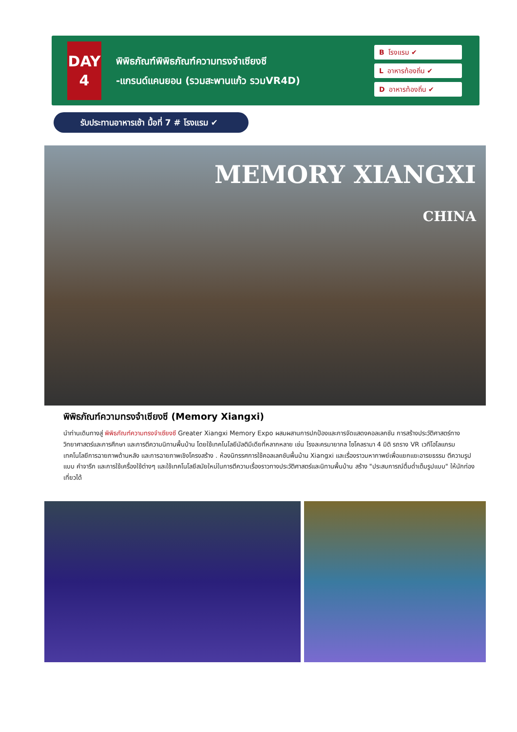DAY
4
พิพิธภัณฑ์พิพิธภัณฑ์ความทรงจำเซียงซี
-แกรนด์แคนยอน (รวมสะพานแก้ว รวมVR4D)
Bโรงแรม ✔
Lอาหารท้องถิ่น ✔
Dอาหารท้องถิ่น ✔
รับประทานอาหารเช้า มื้อที่ 7 # โรงแรม ✔
MEMORY XIANGXI
CHINA
พิพิธภัณฑ์ความทรงจำเซียงซี (Memory Xiangxi)
นำท่านเดินทางสู่ พิพิธภัณฑ์ความทรงจำเซียงซี Greater Xiangxi Memory Expo ผสมผสานการปกป้องและการจัดแสดงคอลเลกชัน การสร้างประวัติศาสตร์ทางวิทยาศาสตร์และการศึกษา และการตีความนิทานพื้นบ้าน โดยใช้เทคโนโลยีมัลติมีเดียที่หลากหลาย เช่น โรงละครมายากล ไซโคลรามา 4 มิติ รถราง VR เวทีโฮโลแกรม เทคโนโลยีการฉายภาพด้านหลัง และการฉายภาพเชิงโครงสร้าง . ห้องนิทรรศการใช้คอลเลกชันพื้นบ้าน Xiangxi และเรื่องราวมหากาพย์เพื่อแยกแยะอารยธรรม ตีความรูปแบบ คำจารึก และการใช้เครื่องใช้ต่างๆ และใช้เทคโนโลยีสมัยใหม่ในการตีความเรื่องราวทางประวัติศาสตร์และนิทานพื้นบ้าน สร้าง "ประสบการณ์ดื่มด่ำเต็มรูปแบบ" ให้นักท่องเที่ยวได้